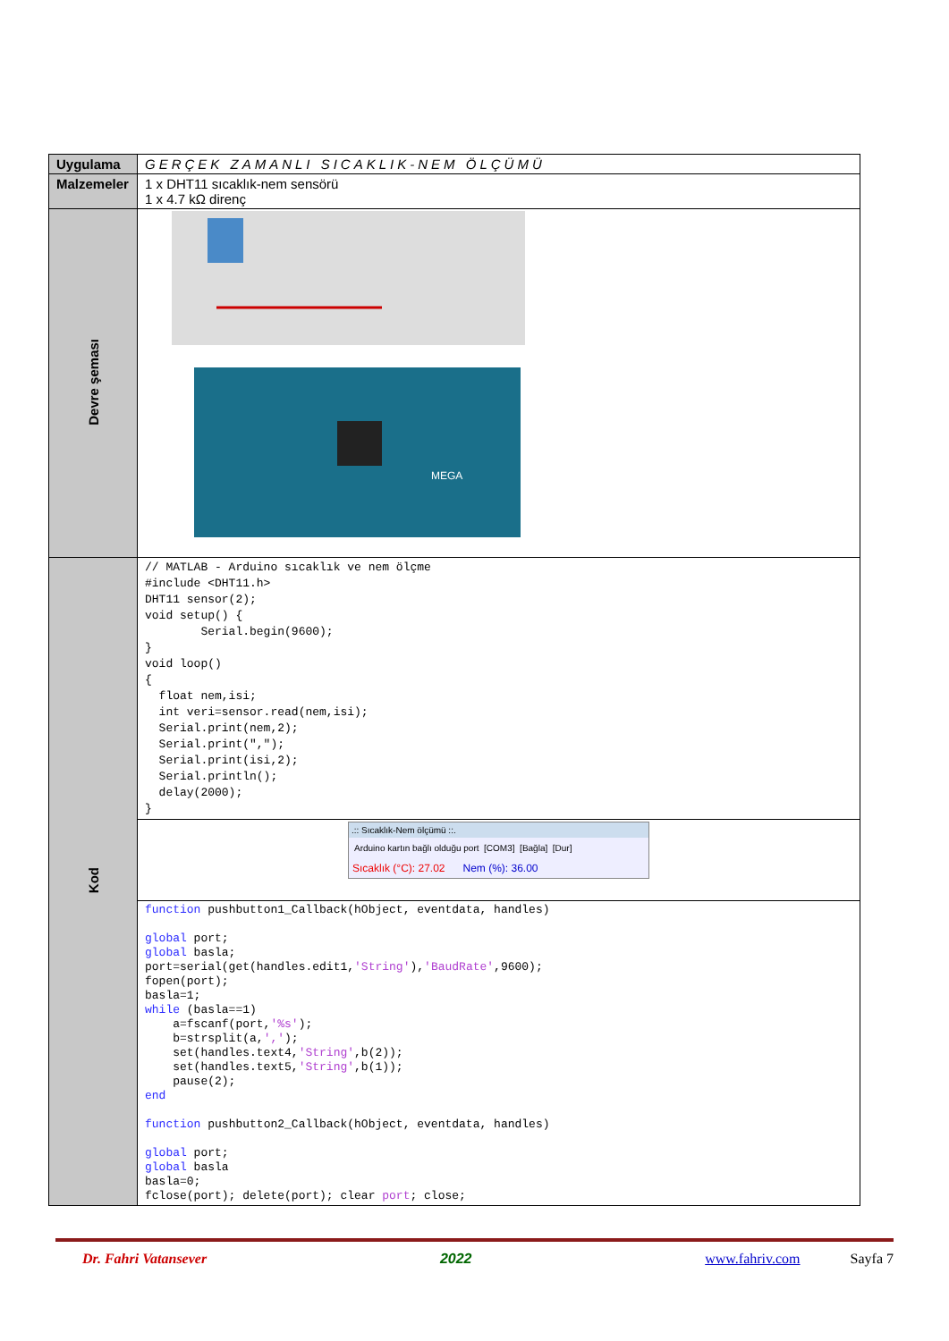| Uygulama | GERÇEK ZAMANLI SICAKLIK-NEM ÖLÇÜMÜ |
| Malzemeler | 1 x DHT11 sıcaklık-nem sensörü 1 x 4.7 kΩ direnç |
| Devre şeması | MEGA |
| Kod | // MATLAB - Arduino sıcaklık ve nem ölçme #include <DHT11.h> DHT11 sensor(2); void setup() { Serial.begin(9600); } void loop() { float nem,isi; int veri=sensor.read(nem,isi); Serial.print(nem,2); Serial.print(","); Serial.print(isi,2); Serial.println(); delay(2000); } |
| | .:: Sıcaklık-Nem ölçümü ::. Arduino kartın bağlı olduğu port [COM3] [Bağla] [Dur] Sıcaklık (°C): 27.02 Nem (%): 36.00 |
| | function pushbutton1_Callback(hObject, eventdata, handles) global port; global basla; port=serial(get(handles.edit1, 'String' ), 'BaudRate' ,9600); fopen(port); basla=1; while (basla==1) a=fscanf(port, '%s' ); b=strsplit(a, ',' ); set(handles.text4, 'String' ,b(2)); set(handles.text5, 'String' ,b(1)); pause(2); end function pushbutton2_Callback(hObject, eventdata, handles) global port; global basla basla=0; fclose(port); delete(port); clear port ; close; |
Dr. Fahri Vatansever 2022 www.fahriv.com Sayfa 7